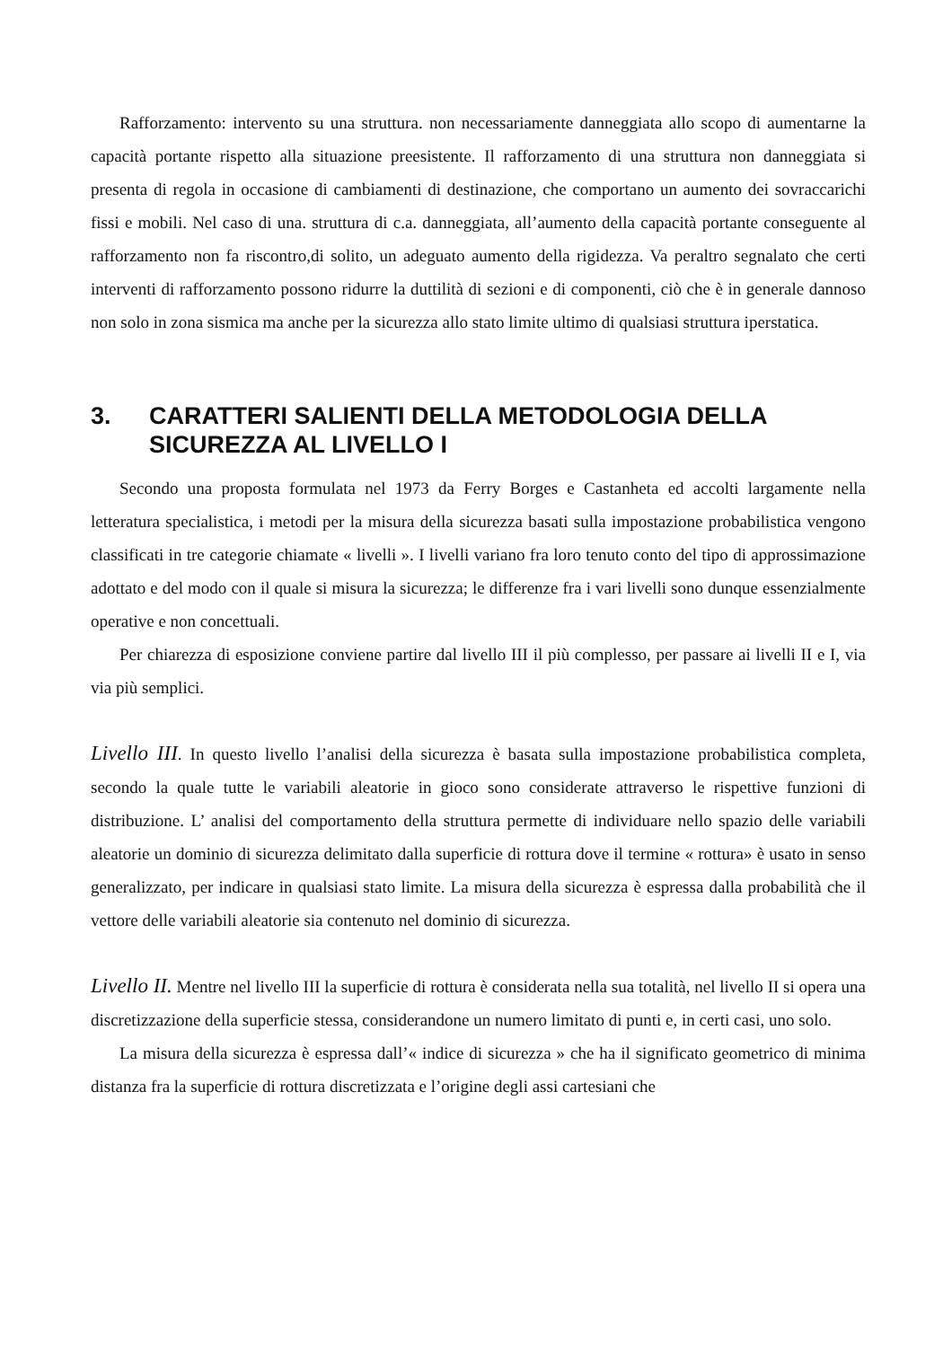Rafforzamento: intervento su una struttura. non necessariamente danneggiata allo scopo di aumentarne la capacità portante rispetto alla situazione preesistente. Il rafforzamento di una struttura non danneggiata si presenta di regola in occasione di cambiamenti di destinazione, che comportano un aumento dei sovraccarichi fissi e mobili. Nel caso di una. struttura di c.a. danneggiata, all’aumento della capacità portante conseguente al rafforzamento non fa riscontro,di solito, un adeguato aumento della rigidezza. Va peraltro segnalato che certi interventi di rafforzamento possono ridurre la duttilità di sezioni e di componenti, ciò che è in generale dannoso non solo in zona sismica ma anche per la sicurezza allo stato limite ultimo di qualsiasi struttura iperstatica.
3. CARATTERI SALIENTI DELLA METODOLOGIA DELLA SICUREZZA AL LIVELLO I
Secondo una proposta formulata nel 1973 da Ferry Borges e Castanheta ed accolti largamente nella letteratura specialistica, i metodi per la misura della sicurezza basati sulla impostazione probabilistica vengono classificati in tre categorie chiamate « livelli ». I livelli variano fra loro tenuto conto del tipo di approssimazione adottato e del modo con il quale si misura la sicurezza; le differenze fra i vari livelli sono dunque essenzialmente operative e non concettuali.
Per chiarezza di esposizione conviene partire dal livello III il più complesso, per passare ai livelli II e I, via via più semplici.
Livello III. In questo livello l’analisi della sicurezza è basata sulla impostazione probabilistica completa, secondo la quale tutte le variabili aleatorie in gioco sono considerate attraverso le rispettive funzioni di distribuzione. L’ analisi del comportamento della struttura permette di individuare nello spazio delle variabili aleatorie un dominio di sicurezza delimitato dalla superficie di rottura dove il termine « rottura» è usato in senso generalizzato, per indicare in qualsiasi stato limite. La misura della sicurezza è espressa dalla probabilità che il vettore delle variabili aleatorie sia contenuto nel dominio di sicurezza.
Livello II. Mentre nel livello III la superficie di rottura è considerata nella sua totalità, nel livello II si opera una discretizzazione della superficie stessa, considerandone un numero limitato di punti e, in certi casi, uno solo.
La misura della sicurezza è espressa dall’« indice di sicurezza » che ha il significato geometrico di minima distanza fra la superficie di rottura discretizzata e l’origine degli assi cartesiani che